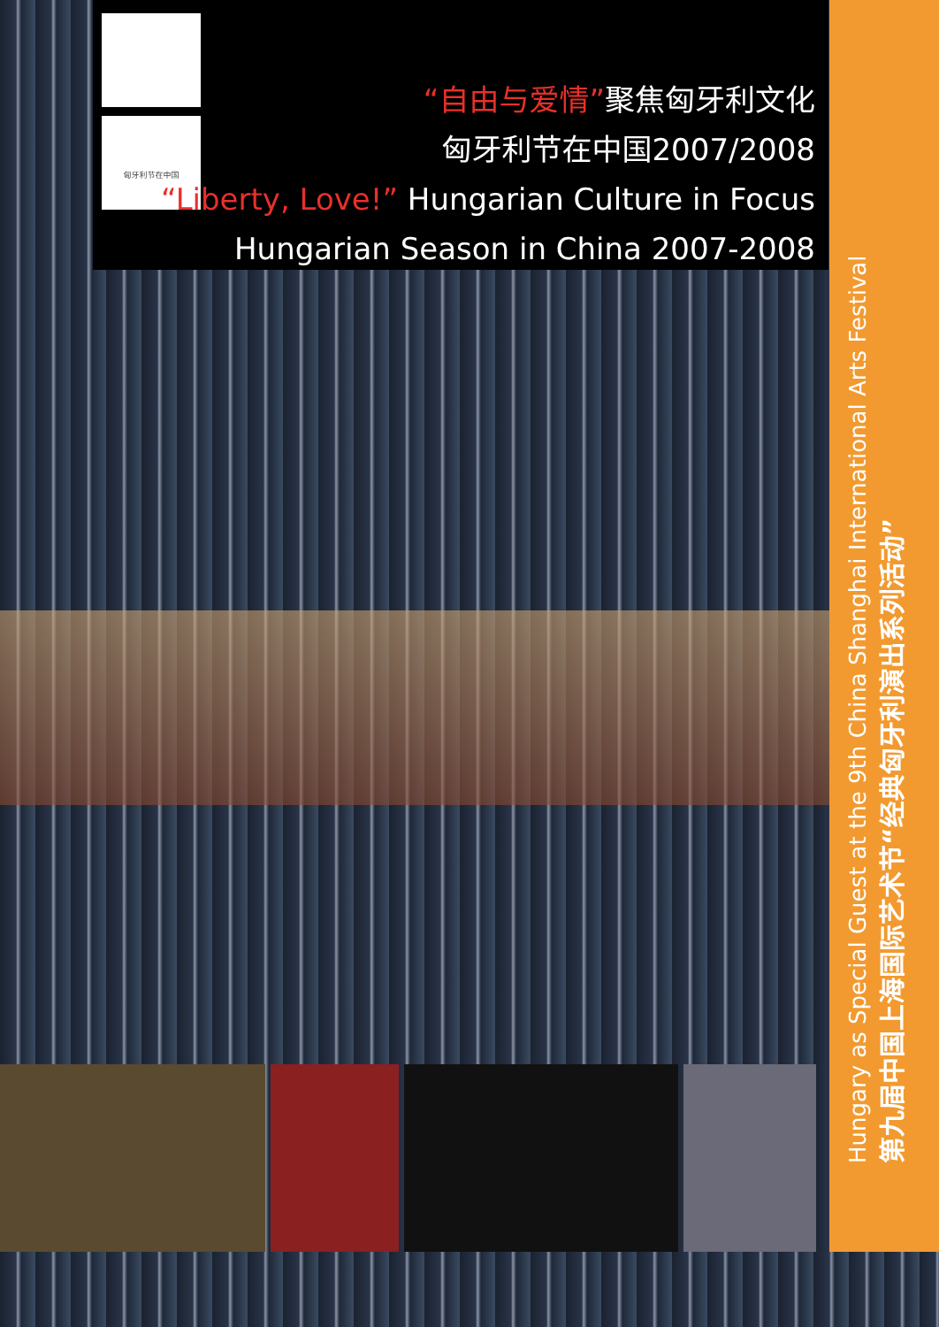匈牙利节在中国
“自由与爱情”聚焦匈牙利文化
匈牙利节在中国2007/2008
“Liberty, Love!” Hungarian Culture in Focus
Hungarian Season in China 2007-2008
Hungary as Special Guest at the 9th China Shanghai International Arts Festival
第九届中国上海国际艺术节“经典匈牙利演出系列活动”